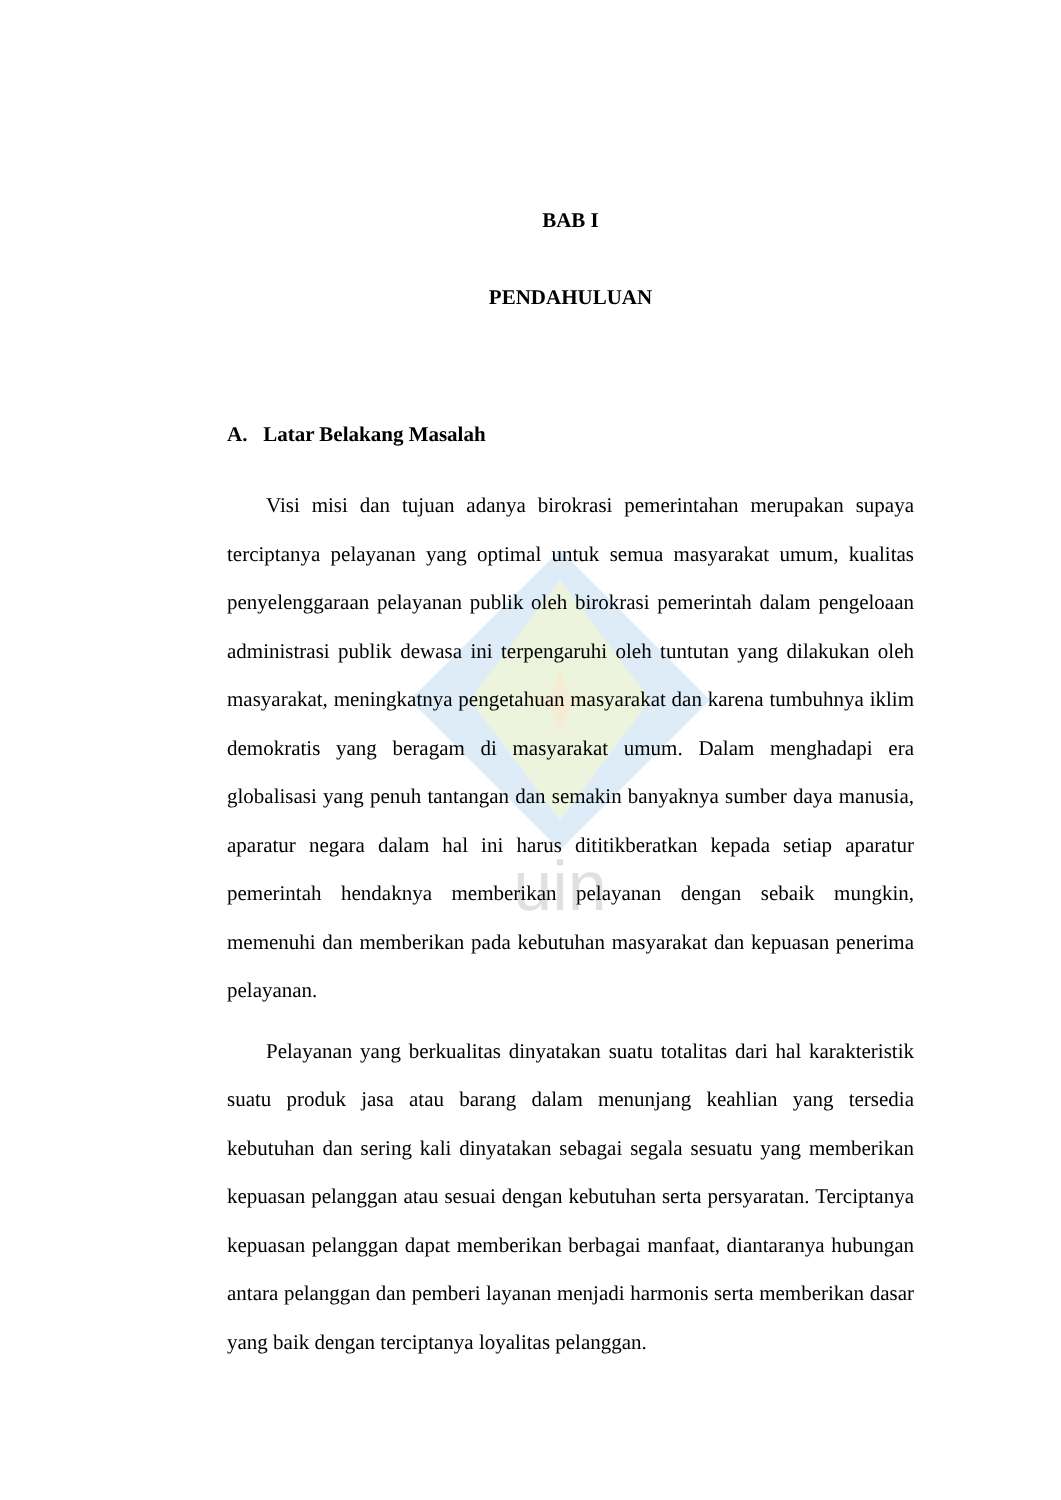uin
BAB I
PENDAHULUAN
A. Latar Belakang Masalah
Visi misi dan tujuan adanya birokrasi pemerintahan merupakan supaya terciptanya pelayanan yang optimal untuk semua masyarakat umum, kualitas penyelenggaraan pelayanan publik oleh birokrasi pemerintah dalam pengeloaan administrasi publik dewasa ini terpengaruhi oleh tuntutan yang dilakukan oleh masyarakat, meningkatnya pengetahuan masyarakat dan karena tumbuhnya iklim demokratis yang beragam di masyarakat umum. Dalam menghadapi era globalisasi yang penuh tantangan dan semakin banyaknya sumber daya manusia, aparatur negara dalam hal ini harus dititikberatkan kepada setiap aparatur pemerintah hendaknya memberikan pelayanan dengan sebaik mungkin, memenuhi dan memberikan pada kebutuhan masyarakat dan kepuasan penerima pelayanan.
Pelayanan yang berkualitas dinyatakan suatu totalitas dari hal karakteristik suatu produk jasa atau barang dalam menunjang keahlian yang tersedia kebutuhan dan sering kali dinyatakan sebagai segala sesuatu yang memberikan kepuasan pelanggan atau sesuai dengan kebutuhan serta persyaratan. Terciptanya kepuasan pelanggan dapat memberikan berbagai manfaat, diantaranya hubungan antara pelanggan dan pemberi layanan menjadi harmonis serta memberikan dasar yang baik dengan terciptanya loyalitas pelanggan.